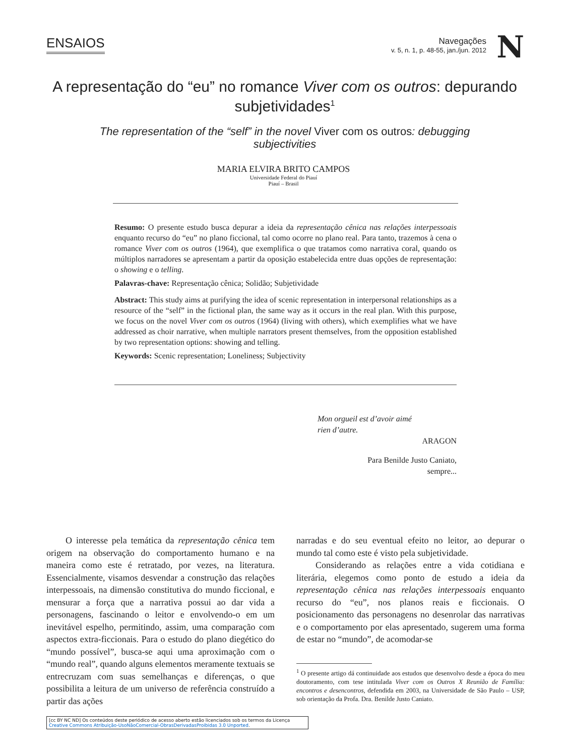ENSAIOS
Navegações
v. 5, n. 1, p. 48-55, jan./jun. 2012
N
A representação do “eu” no romance Viver com os outros: depurando subjetividades<sup>1</sup>
The representation of the “self” in the novel Viver com os outros: debugging subjectivities
MARIA ELVIRA BRITO CAMPOS
Universidade Federal do Piauí
Piauí – Brasil
Resumo: O presente estudo busca depurar a ideia da representação cênica nas relações interpessoais enquanto recurso do “eu” no plano ficcional, tal como ocorre no plano real. Para tanto, trazemos à cena o romance Viver com os outros (1964), que exemplifica o que tratamos como narrativa coral, quando os múltiplos narradores se apresentam a partir da oposição estabelecida entre duas opções de representação: o showing e o telling.
Palavras-chave: Representação cênica; Solidão; Subjetividade
Abstract: This study aims at purifying the idea of scenic representation in interpersonal relationships as a resource of the “self” in the fictional plan, the same way as it occurs in the real plan. With this purpose, we focus on the novel Viver com os outros (1964) (living with others), which exemplifies what we have addressed as choir narrative, when multiple narrators present themselves, from the opposition established by two representation options: showing and telling.
Keywords: Scenic representation; Loneliness; Subjectivity
Mon orgueil est d’avoir aimé
rien d’autre.
ARAGON
Para Benilde Justo Caniato,
sempre...
O interesse pela temática da representação cênica tem origem na observação do comportamento humano e na maneira como este é retratado, por vezes, na literatura. Essencialmente, visamos desvendar a construção das relações interpessoais, na dimensão constitutiva do mundo ficcional, e mensurar a força que a narrativa possui ao dar vida a personagens, fascinando o leitor e envolvendo-o em um inevitável espelho, permitindo, assim, uma comparação com aspectos extra-ficcionais. Para o estudo do plano diegético do “mundo possível”, busca-se aqui uma aproximação com o “mundo real”, quando alguns elementos meramente textuais se entrecruzam com suas semelhanças e diferenças, o que possibilita a leitura de um universo de referência construído a partir das ações
narradas e do seu eventual efeito no leitor, ao depurar o mundo tal como este é visto pela subjetividade.
Considerando as relações entre a vida cotidiana e literária, elegemos como ponto de estudo a ideia da representação cênica nas relações interpessoais enquanto recurso do “eu”, nos planos reais e ficcionais. O posicionamento das personagens no desenrolar das narrativas e o comportamento por elas apresentado, sugerem uma forma de estar no “mundo”, de acomodar-se
<sup>1</sup> O presente artigo dá continuidade aos estudos que desenvolvo desde a época do meu doutoramento, com tese intitulada Viver com os Outros X Reunião de Família: encontros e desencontros, defendida em 2003, na Universidade de São Paulo – USP, sob orientação da Profa. Dra. Benilde Justo Caniato.
[cc BY NC ND] Os conteúdos deste periódico de acesso aberto estão licenciados sob os termos da Licença Creative Commons Atribuição-UsoNãoComercial-ObrasDerivadasProibidas 3.0 Unported.